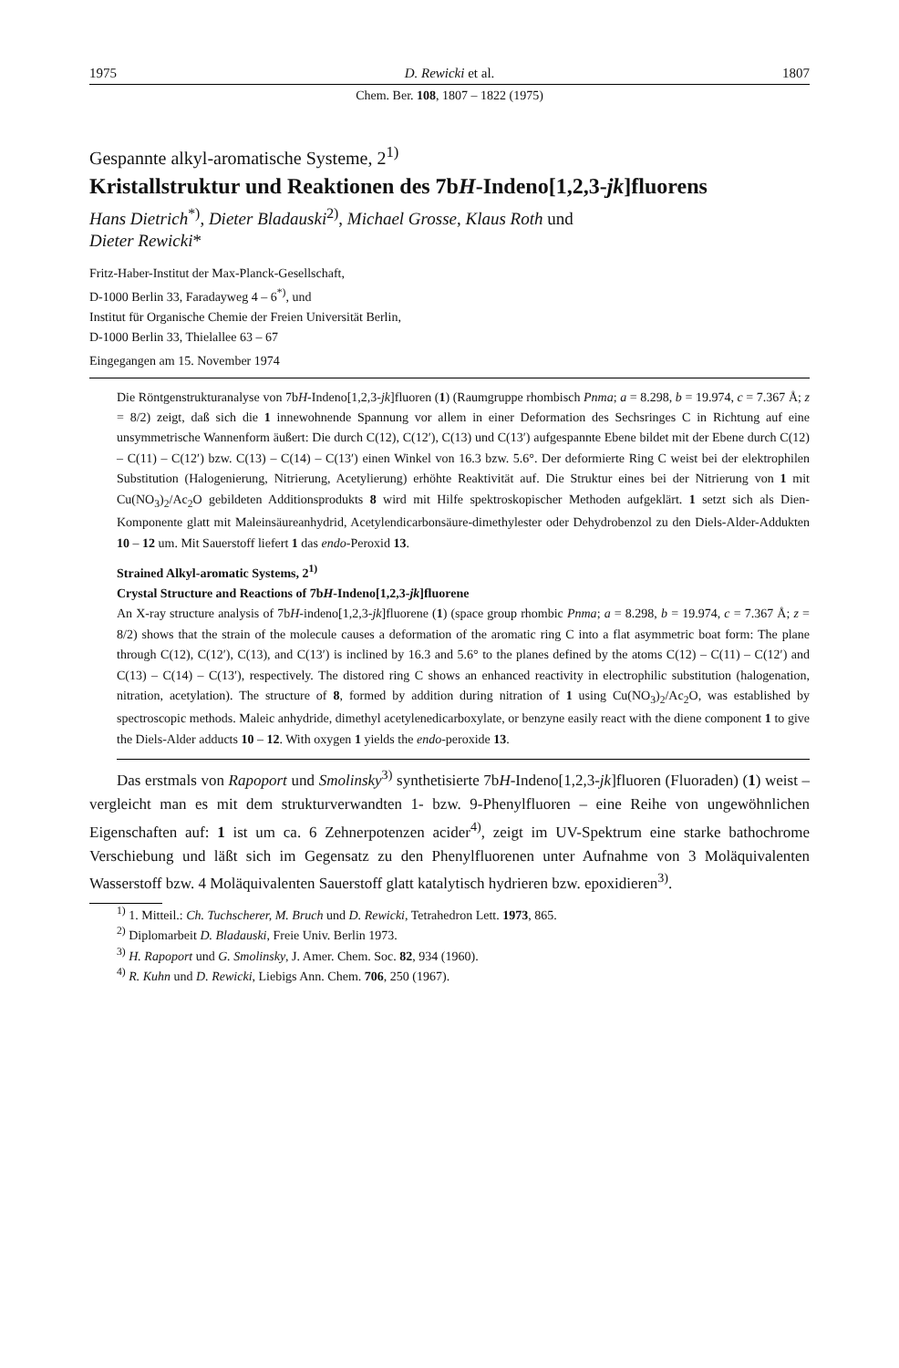1975 D. Rewicki et al. 1807
Chem. Ber. 108, 1807 – 1822 (1975)
Gespannte alkyl-aromatische Systeme, 2<sup>1)</sup>
Kristallstruktur und Reaktionen des 7bH-Indeno[1,2,3-jk]fluorens
Hans Dietrich<sup>*)</sup>, Dieter Bladauski<sup>2)</sup>, Michael Grosse, Klaus Roth und
Dieter Rewicki*
Fritz-Haber-Institut der Max-Planck-Gesellschaft,
D-1000 Berlin 33, Faradayweg 4 – 6<sup>*)</sup>, und
Institut für Organische Chemie der Freien Universität Berlin,
D-1000 Berlin 33, Thielallee 63 – 67
Eingegangen am 15. November 1974
Die Röntgenstrukturanalyse von 7bH-Indeno[1,2,3-jk]fluoren (1) (Raumgruppe rhombisch Pnma; a = 8.298, b = 19.974, c = 7.367 Å; z = 8/2) zeigt, daß sich die 1 innewohnende Spannung vor allem in einer Deformation des Sechsringes C in Richtung auf eine unsymmetrische Wannenform äußert: Die durch C(12), C(12′), C(13) und C(13′) aufgespannte Ebene bildet mit der Ebene durch C(12) – C(11) – C(12′) bzw. C(13) – C(14) – C(13′) einen Winkel von 16.3 bzw. 5.6°. Der deformierte Ring C weist bei der elektrophilen Substitution (Halogenierung, Nitrierung, Acetylierung) erhöhte Reaktivität auf. Die Struktur eines bei der Nitrierung von 1 mit Cu(NO<sub>3</sub>)<sub>2</sub>/Ac<sub>2</sub>O gebildeten Additionsprodukts 8 wird mit Hilfe spektroskopischer Methoden aufgeklärt. 1 setzt sich als Dien-Komponente glatt mit Maleinsäureanhydrid, Acetylendicarbonsäure-dimethylester oder Dehydrobenzol zu den Diels-Alder-Addukten 10 – 12 um. Mit Sauerstoff liefert 1 das endo-Peroxid 13.
Strained Alkyl-aromatic Systems, 2<sup>1)</sup>
Crystal Structure and Reactions of 7bH-Indeno[1,2,3-jk]fluorene
An X-ray structure analysis of 7bH-indeno[1,2,3-jk]fluorene (1) (space group rhombic Pnma; a = 8.298, b = 19.974, c = 7.367 Å; z = 8/2) shows that the strain of the molecule causes a deformation of the aromatic ring C into a flat asymmetric boat form: The plane through C(12), C(12′), C(13), and C(13′) is inclined by 16.3 and 5.6° to the planes defined by the atoms C(12) – C(11) – C(12′) and C(13) – C(14) – C(13′), respectively. The distored ring C shows an enhanced reactivity in electrophilic substitution (halogenation, nitration, acetylation). The structure of 8, formed by addition during nitration of 1 using Cu(NO<sub>3</sub>)<sub>2</sub>/Ac<sub>2</sub>O, was established by spectroscopic methods. Maleic anhydride, dimethyl acetylenedicarboxylate, or benzyne easily react with the diene component 1 to give the Diels-Alder adducts 10 – 12. With oxygen 1 yields the endo-peroxide 13.
Das erstmals von Rapoport und Smolinsky<sup>3)</sup> synthetisierte 7bH-Indeno[1,2,3-jk]fluoren (Fluoraden) (1) weist – vergleicht man es mit dem strukturverwandten 1- bzw. 9-Phenylfluoren – eine Reihe von ungewöhnlichen Eigenschaften auf: 1 ist um ca. 6 Zehnerpotenzen acider<sup>4)</sup>, zeigt im UV-Spektrum eine starke bathochrome Verschiebung und läßt sich im Gegensatz zu den Phenylfluorenen unter Aufnahme von 3 Moläquivalenten Wasserstoff bzw. 4 Moläquivalenten Sauerstoff glatt katalytisch hydrieren bzw. epoxidieren<sup>3)</sup>.
<sup>1)</sup> 1. Mitteil.: Ch. Tuchscherer, M. Bruch und D. Rewicki, Tetrahedron Lett. 1973, 865.
<sup>2)</sup> Diplomarbeit D. Bladauski, Freie Univ. Berlin 1973.
<sup>3)</sup> H. Rapoport und G. Smolinsky, J. Amer. Chem. Soc. 82, 934 (1960).
<sup>4)</sup> R. Kuhn und D. Rewicki, Liebigs Ann. Chem. 706, 250 (1967).